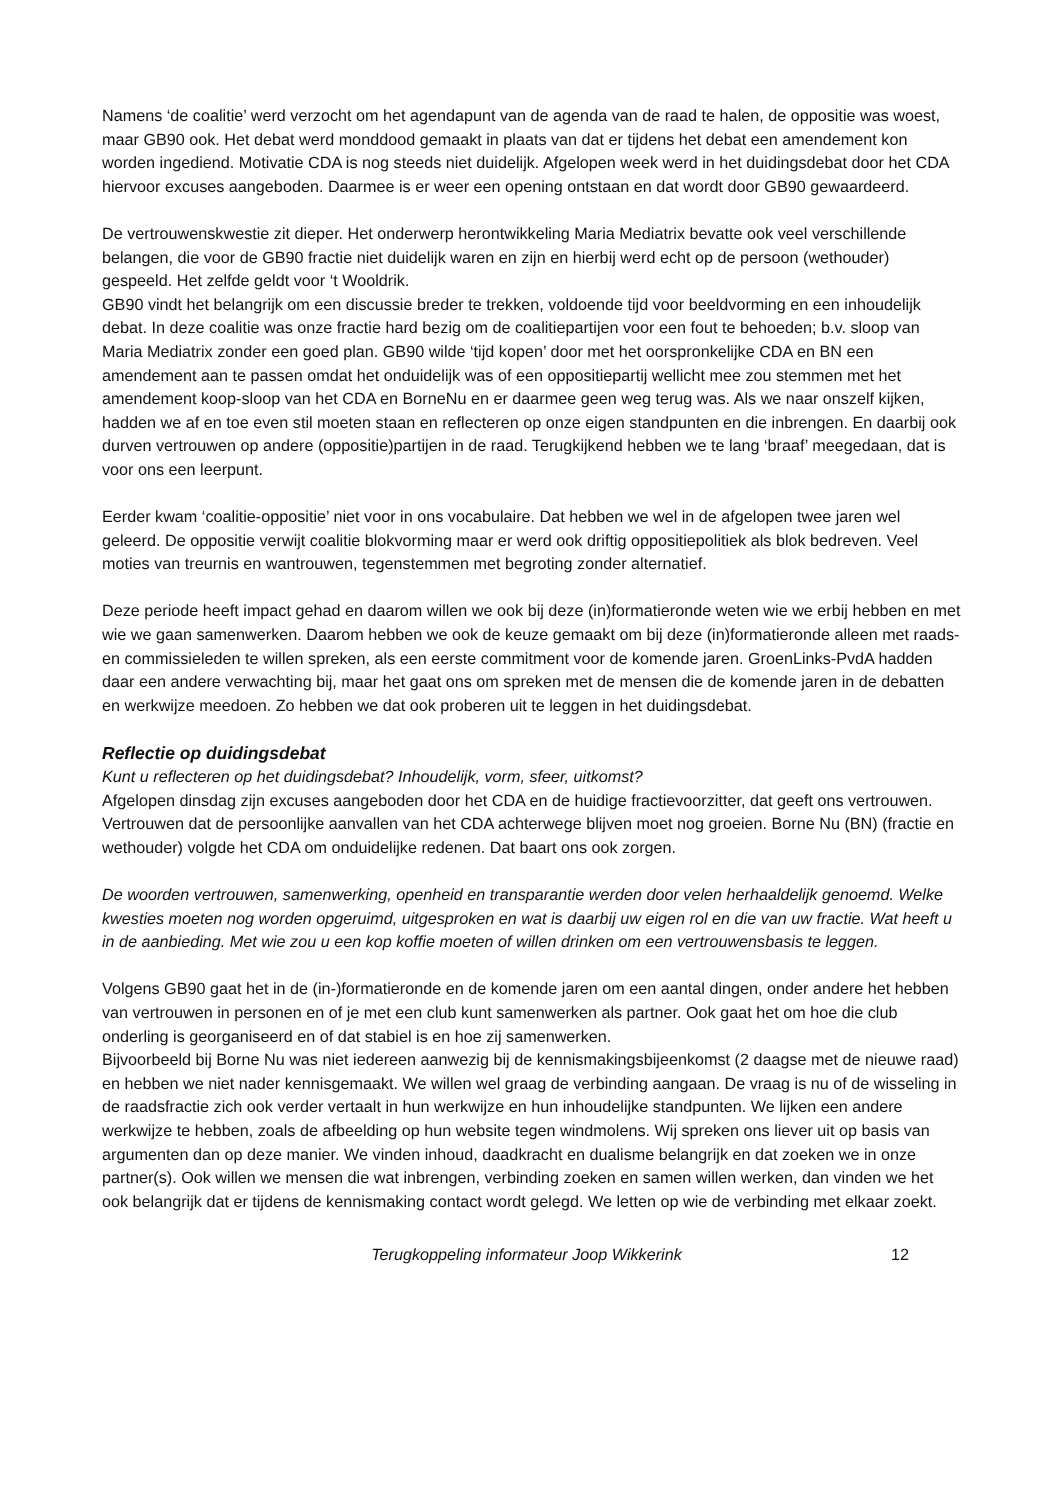Namens ‘de coalitie’ werd verzocht om het agendapunt van de agenda van de raad te halen, de oppositie was woest, maar GB90 ook. Het debat werd monddood gemaakt in plaats van dat er tijdens het debat een amendement kon worden ingediend. Motivatie CDA is nog steeds niet duidelijk. Afgelopen week werd in het duidingsdebat door het CDA hiervoor excuses aangeboden. Daarmee is er weer een opening ontstaan en dat wordt door GB90 gewaardeerd.
De vertrouwenskwestie zit dieper. Het onderwerp herontwikkeling Maria Mediatrix bevatte ook veel verschillende belangen, die voor de GB90 fractie niet duidelijk waren en zijn en hierbij werd echt op de persoon (wethouder) gespeeld. Het zelfde geldt voor ‘t Wooldrik.
GB90 vindt het belangrijk om een discussie breder te trekken, voldoende tijd voor beeldvorming en een inhoudelijk debat. In deze coalitie was onze fractie hard bezig om de coalitiepartijen voor een fout te behoeden; b.v. sloop van Maria Mediatrix zonder een goed plan. GB90 wilde ‘tijd kopen’ door met het oorspronkelijke CDA en BN een amendement aan te passen omdat het onduidelijk was of een oppositiepartij wellicht mee zou stemmen met het amendement koop-sloop van het CDA en BorneNu en er daarmee geen weg terug was. Als we naar onszelf kijken, hadden we af en toe even stil moeten staan en reflecteren op onze eigen standpunten en die inbrengen. En daarbij ook durven vertrouwen op andere (oppositie)partijen in de raad. Terugkijkend hebben we te lang ‘braaf’ meegedaan, dat is voor ons een leerpunt.
Eerder kwam ‘coalitie-oppositie’ niet voor in ons vocabulaire. Dat hebben we wel in de afgelopen twee jaren wel geleerd. De oppositie verwijt coalitie blokvorming maar er werd ook driftig oppositiepolitiek als blok bedreven. Veel moties van treurnis en wantrouwen, tegenstemmen met begroting zonder alternatief.
Deze periode heeft impact gehad en daarom willen we ook bij deze (in)formatieronde weten wie we erbij hebben en met wie we gaan samenwerken. Daarom hebben we ook de keuze gemaakt om bij deze (in)formatieronde alleen met raads- en commissieleden te willen spreken, als een eerste commitment voor de komende jaren. GroenLinks-PvdA hadden daar een andere verwachting bij, maar het gaat ons om spreken met de mensen die de komende jaren in de debatten en werkwijze meedoen. Zo hebben we dat ook proberen uit te leggen in het duidingsdebat.
Reflectie op duidingsdebat
Kunt u reflecteren op het duidingsdebat? Inhoudelijk, vorm, sfeer, uitkomst?
Afgelopen dinsdag zijn excuses aangeboden door het CDA en de huidige fractievoorzitter, dat geeft ons vertrouwen. Vertrouwen dat de persoonlijke aanvallen van het CDA achterwege blijven moet nog groeien. Borne Nu (BN) (fractie en wethouder) volgde het CDA om onduidelijke redenen. Dat baart ons ook zorgen.
De woorden vertrouwen, samenwerking, openheid en transparantie werden door velen herhaaldelijk genoemd. Welke kwesties moeten nog worden opgeruimd, uitgesproken en wat is daarbij uw eigen rol en die van uw fractie. Wat heeft u in de aanbieding. Met wie zou u een kop koffie moeten of willen drinken om een vertrouwensbasis te leggen.
Volgens GB90 gaat het in de (in-)formatieronde en de komende jaren om een aantal dingen, onder andere het hebben van vertrouwen in personen en of je met een club kunt samenwerken als partner. Ook gaat het om hoe die club onderling is georganiseerd en of dat stabiel is en hoe zij samenwerken.
Bijvoorbeeld bij Borne Nu was niet iedereen aanwezig bij de kennismakingsbijeenkomst (2 daagse met de nieuwe raad) en hebben we niet nader kennisgemaakt. We willen wel graag de verbinding aangaan. De vraag is nu of de wisseling in de raadsfractie zich ook verder vertaalt in hun werkwijze en hun inhoudelijke standpunten. We lijken een andere werkwijze te hebben, zoals de afbeelding op hun website tegen windmolens. Wij spreken ons liever uit op basis van argumenten dan op deze manier. We vinden inhoud, daadkracht en dualisme belangrijk en dat zoeken we in onze partner(s). Ook willen we mensen die wat inbrengen, verbinding zoeken en samen willen werken, dan vinden we het ook belangrijk dat er tijdens de kennismaking contact wordt gelegd. We letten op wie de verbinding met elkaar zoekt.
Terugkoppeling informateur Joop Wikkerink 12